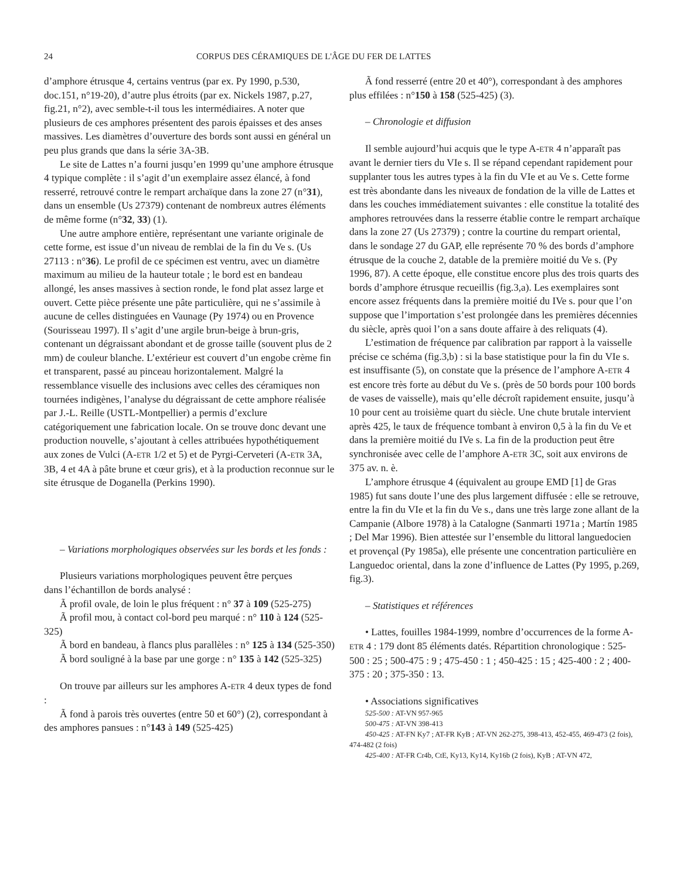24 CORPUS DES CÉRAMIQUES DE L'ÂGE DU FER DE LATTES
d’amphore étrusque 4, certains ventrus (par ex. Py 1990, p.530, doc.151, n°19-20), d’autre plus étroits (par ex. Nickels 1987, p.27, fig.21, n°2), avec semble-t-il tous les intermédiaires. A noter que plusieurs de ces amphores présentent des parois épaisses et des anses massives. Les diamètres d’ouverture des bords sont aussi en général un peu plus grands que dans la série 3A-3B.
Le site de Lattes n’a fourni jusqu’en 1999 qu’une amphore étrusque 4 typique complète : il s’agit d’un exemplaire assez élancé, à fond resserré, retrouvé contre le rempart archaïque dans la zone 27 (n°31), dans un ensemble (Us 27379) contenant de nombreux autres éléments de même forme (n°32, 33) (1).
Une autre amphore entière, représentant une variante originale de cette forme, est issue d’un niveau de remblai de la fin du Ve s. (Us 27113 : n°36). Le profil de ce spécimen est ventru, avec un diamètre maximum au milieu de la hauteur totale ; le bord est en bandeau allongé, les anses massives à section ronde, le fond plat assez large et ouvert. Cette pièce présente une pâte particulière, qui ne s’assimile à aucune de celles distinguées en Vaunage (Py 1974) ou en Provence (Sourisseau 1997). Il s’agit d’une argile brun-beige à brun-gris, contenant un dégraissant abondant et de grosse taille (souvent plus de 2 mm) de couleur blanche. L’extérieur est couvert d’un engobe crème fin et transparent, passé au pinceau horizontalement. Malgré la ressemblance visuelle des inclusions avec celles des céramiques non tournées indigènes, l’analyse du dégraissant de cette amphore réalisée par J.-L. Reille (USTL-Montpellier) a permis d’exclure catégoriquement une fabrication locale. On se trouve donc devant une production nouvelle, s’ajoutant à celles attribuées hypothétiquement aux zones de Vulci (A-ETR 1/2 et 5) et de Pyrgi-Cerveteri (A-ETR 3A, 3B, 4 et 4A à pâte brune et cœur gris), et à la production reconnue sur le site étrusque de Doganella (Perkins 1990).
– Variations morphologiques observées sur les bords et les fonds :
Plusieurs variations morphologiques peuvent être perçues
dans l’échantillon de bords analysé :
Ã profil ovale, de loin le plus fréquent : n° 37 à 109 (525-275)
Ã profil mou, à contact col-bord peu marqué : n° 110 à 124 (525-325)
Ã bord en bandeau, à flancs plus parallèles : n° 125 à 134 (525-350)
Ã bord souligné à la base par une gorge : n° 135 à 142 (525-325)
On trouve par ailleurs sur les amphores A-ETR 4 deux types de fond :
Ã fond à parois très ouvertes (entre 50 et 60°) (2), correspondant à des amphores pansues : n°143 à 149 (525-425)
Ã fond resserré (entre 20 et 40°), correspondant à des amphores plus effilées : n°150 à 158 (525-425) (3).
– Chronologie et diffusion
Il semble aujourd’hui acquis que le type A-ETR 4 n’apparaît pas avant le dernier tiers du VIe s. Il se répand cependant rapidement pour supplanter tous les autres types à la fin du VIe et au Ve s. Cette forme est très abondante dans les niveaux de fondation de la ville de Lattes et dans les couches immédiatement suivantes : elle constitue la totalité des amphores retrouvées dans la resserre établie contre le rempart archaïque dans la zone 27 (Us 27379) ; contre la courtine du rempart oriental, dans le sondage 27 du GAP, elle représente 70 % des bords d’amphore étrusque de la couche 2, datable de la première moitié du Ve s. (Py 1996, 87). A cette époque, elle constitue encore plus des trois quarts des bords d’amphore étrusque recueillis (fig.3,a). Les exemplaires sont encore assez fréquents dans la première moitié du IVe s. pour que l’on suppose que l’importation s’est prolongée dans les premières décennies du siècle, après quoi l’on a sans doute affaire à des reliquats (4).
L’estimation de fréquence par calibration par rapport à la vaisselle précise ce schéma (fig.3,b) : si la base statistique pour la fin du VIe s. est insuffisante (5), on constate que la présence de l’amphore A-ETR 4 est encore très forte au début du Ve s. (près de 50 bords pour 100 bords de vases de vaisselle), mais qu’elle décroît rapidement ensuite, jusqu’à 10 pour cent au troisième quart du siècle. Une chute brutale intervient après 425, le taux de fréquence tombant à environ 0,5 à la fin du Ve et dans la première moitié du IVe s. La fin de la production peut être synchronisée avec celle de l’amphore A-ETR 3C, soit aux environs de 375 av. n. è.
L’amphore étrusque 4 (équivalent au groupe EMD [1] de Gras 1985) fut sans doute l’une des plus largement diffusée : elle se retrouve, entre la fin du VIe et la fin du Ve s., dans une très large zone allant de la Campanie (Albore 1978) à la Catalogne (Sanmarti 1971a ; Martín 1985 ; Del Mar 1996). Bien attestée sur l’ensemble du littoral languedocien et provençal (Py 1985a), elle présente une concentration particulière en Languedoc oriental, dans la zone d’influence de Lattes (Py 1995, p.269, fig.3).
– Statistiques et références
• Lattes, fouilles 1984-1999, nombre d’occurrences de la forme A-ETR 4 : 179 dont 85 éléments datés. Répartition chronologique : 525-500 : 25 ; 500-475 : 9 ; 475-450 : 1 ; 450-425 : 15 ; 425-400 : 2 ; 400-375 : 20 ; 375-350 : 13.
• Associations significatives
525-500 : AT-VN 957-965
500-475 : AT-VN 398-413
450-425 : AT-FN Ky7 ; AT-FR KyB ; AT-VN 262-275, 398-413, 452-455, 469-473 (2 fois), 474-482 (2 fois)
425-400 : AT-FR Cr4b, CtE, Ky13, Ky14, Ky16b (2 fois), KyB ; AT-VN 472,